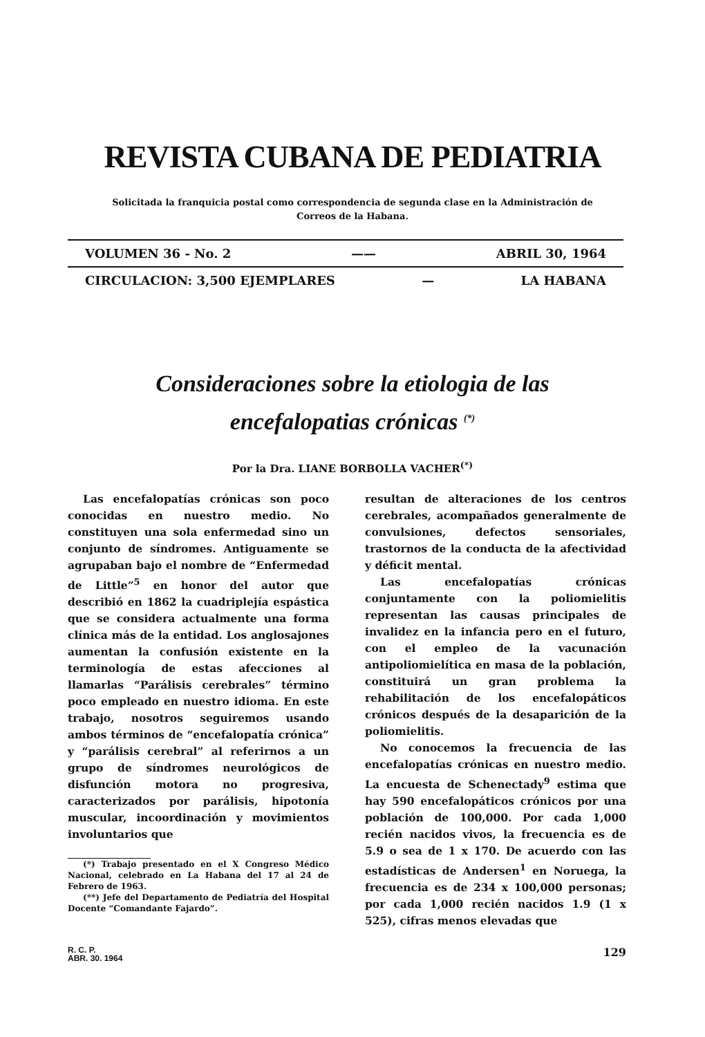REVISTA CUBANA DE PEDIATRIA
Solicitada la franquicia postal como correspondencia de segunda clase en la Administración de Correos de la Habana.
VOLUMEN 36 - No. 2 —— ABRIL 30, 1964
CIRCULACION: 3,500 EJEMPLARES — LA HABANA
Consideraciones sobre la etiologia de las
encefalopatias crónicas <sup>(*)</sup>
Por la Dra. LIANE BORBOLLA VACHER<sup>(*)</sup>
Las encefalopatías crónicas son poco conocidas en nuestro medio. No constituyen una sola enfermedad sino un conjunto de síndromes. Antiguamente se agrupaban bajo el nombre de “Enfermedad de Little”<sup>5</sup> en honor del autor que describió en 1862 la cuadriplejía espástica que se considera actualmente una forma clínica más de la entidad. Los anglosajones aumentan la confusión existente en la terminología de estas afecciones al llamarlas “Parálisis cerebrales” término poco empleado en nuestro idioma. En este trabajo, nosotros seguiremos usando ambos términos de “encefalopatía crónica” y “parálisis cerebral” al referirnos a un grupo de síndromes neurológicos de disfunción motora no progresiva, caracterizados por parálisis, hipotonía muscular, incoordinación y movimientos involuntarios que
(*) Trabajo presentado en el X Congreso Médico Nacional, celebrado en La Habana del 17 al 24 de Febrero de 1963.
(**) Jefe del Departamento de Pediatría del Hospital Docente “Comandante Fajardo”.
resultan de alteraciones de los centros cerebrales, acompañados generalmente de convulsiones, defectos sensoriales, trastornos de la conducta de la afectividad y déficit mental.
Las encefalopatías crónicas conjuntamente con la poliomielitis representan las causas principales de invalidez en la infancia pero en el futuro, con el empleo de la vacunación antipoliomielítica en masa de la población, constituirá un gran problema la rehabilitación de los encefalopáticos crónicos después de la desaparición de la poliomielitis.
No conocemos la frecuencia de las encefalopatías crónicas en nuestro medio. La encuesta de Schenectady<sup>9</sup> estima que hay 590 encefalopáticos crónicos por una población de 100,000. Por cada 1,000 recién nacidos vivos, la frecuencia es de 5.9 o sea de 1 x 170. De acuerdo con las estadísticas de Andersen<sup>1</sup> en Noruega, la frecuencia es de 234 x 100,000 personas; por cada 1,000 recién nacidos 1.9 (1 x 525), cifras menos elevadas que
R. C. P.
ABR. 30. 1964
129